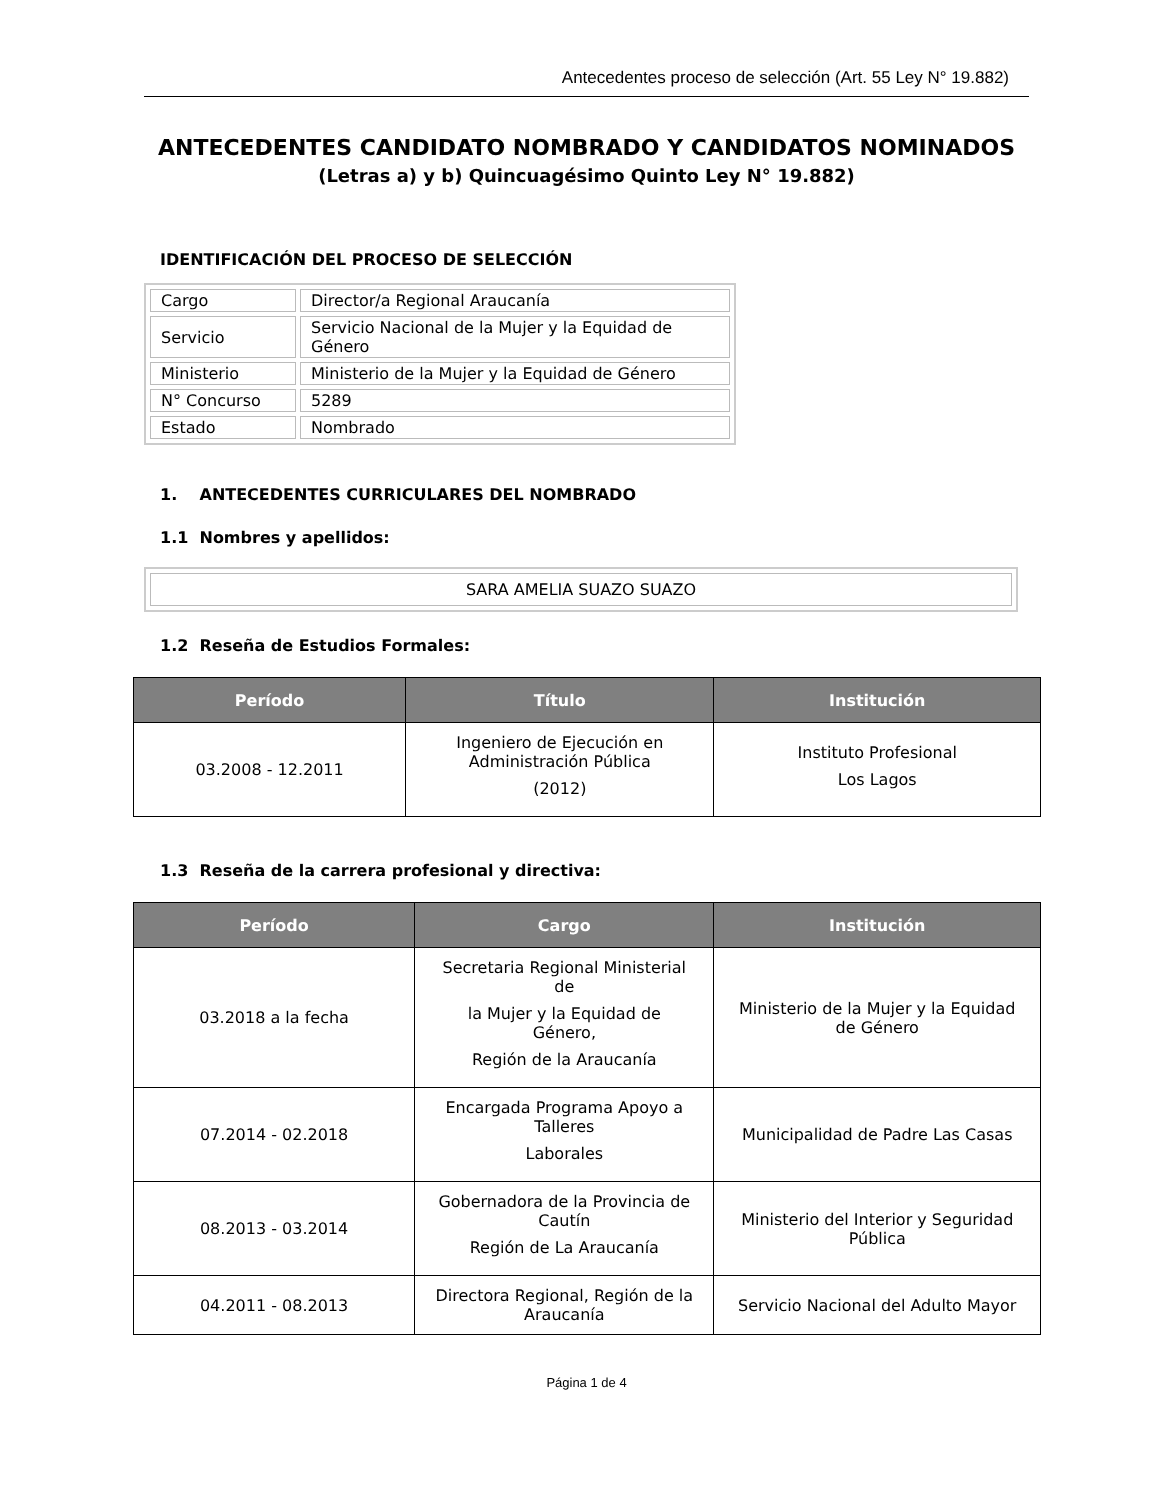Antecedentes proceso de selección (Art. 55 Ley N° 19.882)
ANTECEDENTES CANDIDATO NOMBRADO Y CANDIDATOS NOMINADOS
(Letras a) y b) Quincuagésimo Quinto Ley N° 19.882)
IDENTIFICACIÓN DEL PROCESO DE SELECCIÓN
| Cargo | Director/a Regional Araucanía |
| Servicio | Servicio Nacional de la Mujer y la Equidad de Género |
| Ministerio | Ministerio de la Mujer y la Equidad de Género |
| N° Concurso | 5289 |
| Estado | Nombrado |
1. ANTECEDENTES CURRICULARES DEL NOMBRADO
1.1 Nombres y apellidos:
SARA AMELIA SUAZO SUAZO
1.2 Reseña de Estudios Formales:
| Período | Título | Institución |
| --- | --- | --- |
| 03.2008 - 12.2011 | Ingeniero de Ejecución en Administración Pública (2012) | Instituto Profesional Los Lagos |
1.3 Reseña de la carrera profesional y directiva:
| Período | Cargo | Institución |
| --- | --- | --- |
| 03.2018 a la fecha | Secretaria Regional Ministerial de la Mujer y la Equidad de Género, Región de la Araucanía | Ministerio de la Mujer y la Equidad de Género |
| 07.2014 - 02.2018 | Encargada Programa Apoyo a Talleres Laborales | Municipalidad de Padre Las Casas |
| 08.2013 - 03.2014 | Gobernadora de la Provincia de Cautín Región de La Araucanía | Ministerio del Interior y Seguridad Pública |
| 04.2011 - 08.2013 | Directora Regional, Región de la Araucanía | Servicio Nacional del Adulto Mayor |
Página 1 de 4